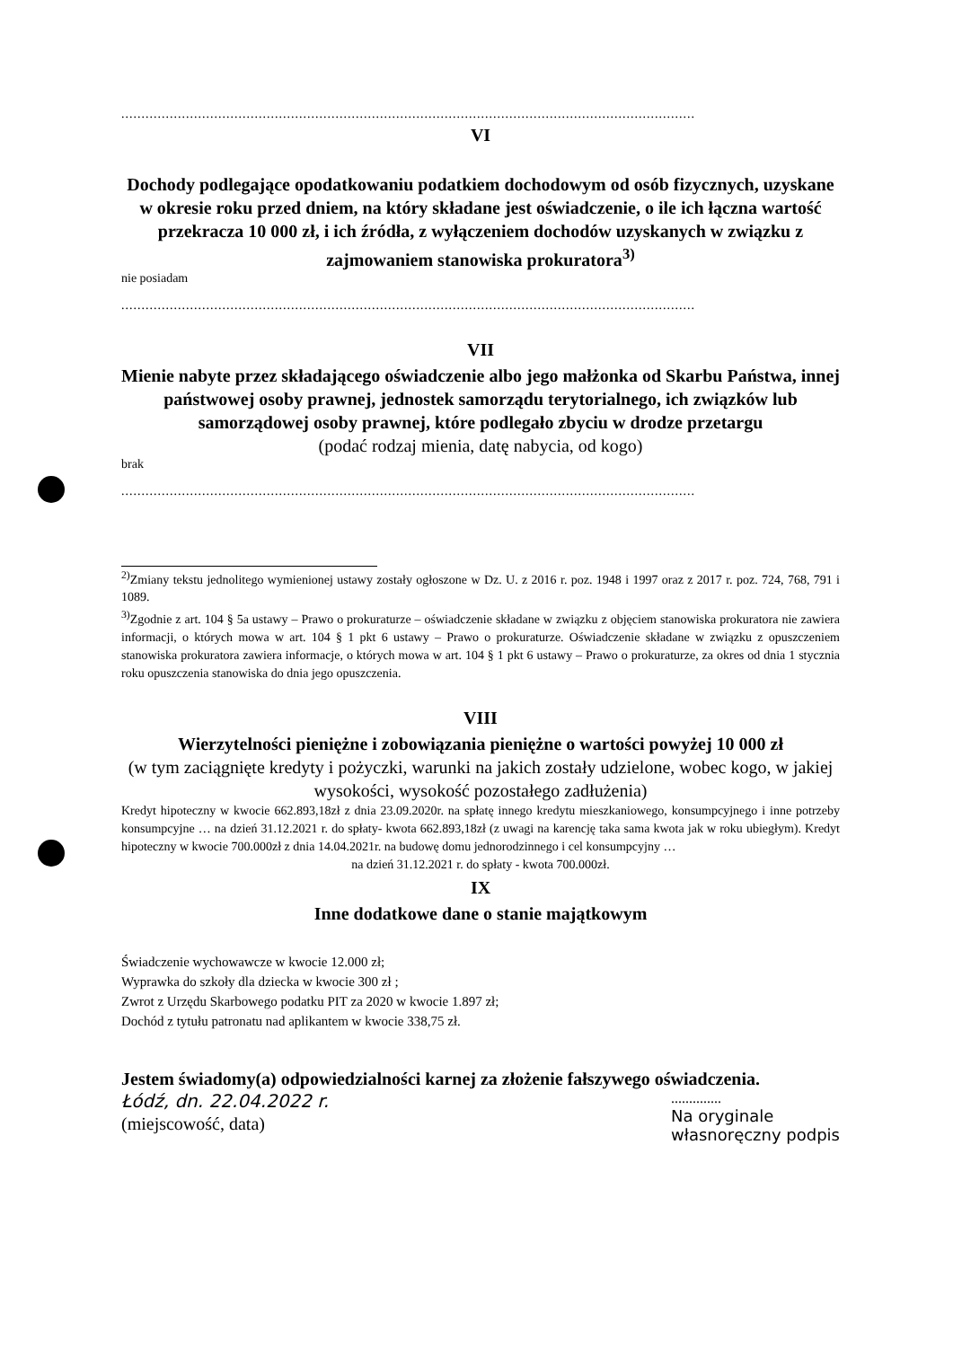..............................................................................................................................................
VI
Dochody podlegające opodatkowaniu podatkiem dochodowym od osób fizycznych, uzyskane w okresie roku przed dniem, na który składane jest oświadczenie, o ile ich łączna wartość przekracza 10 000 zł, i ich źródła, z wyłączeniem dochodów uzyskanych w związku z zajmowaniem stanowiska prokuratora<sup>3)</sup>
nie posiadam
..............................................................................................................................................
VII
Mienie nabyte przez składającego oświadczenie albo jego małżonka od Skarbu Państwa, innej państwowej osoby prawnej, jednostek samorządu terytorialnego, ich związków lub samorządowej osoby prawnej, które podlegało zbyciu w drodze przetargu
(podać rodzaj mienia, datę nabycia, od kogo)
brak
..............................................................................................................................................
<sup>2)</sup> Zmiany tekstu jednolitego wymienionej ustawy zostały ogłoszone w Dz. U. z 2016 r. poz. 1948 i 1997 oraz z 2017 r. poz. 724, 768, 791 i 1089.
<sup>3)</sup> Zgodnie z art. 104 § 5a ustawy – Prawo o prokuraturze – oświadczenie składane w związku z objęciem stanowiska prokuratora nie zawiera informacji, o których mowa w art. 104 § 1 pkt 6 ustawy – Prawo o prokuraturze. Oświadczenie składane w związku z opuszczeniem stanowiska prokuratora zawiera informacje, o których mowa w art. 104 § 1 pkt 6 ustawy – Prawo o prokuraturze, za okres od dnia 1 stycznia roku opuszczenia stanowiska do dnia jego opuszczenia.
VIII
Wierzytelności pieniężne i zobowiązania pieniężne o wartości powyżej 10 000 zł
(w tym zaciągnięte kredyty i pożyczki, warunki na jakich zostały udzielone, wobec kogo, w jakiej wysokości, wysokość pozostałego zadłużenia)
Kredyt hipoteczny w kwocie 662.893,18zł z dnia 23.09.2020r. na spłatę innego kredytu mieszkaniowego, konsumpcyjnego i inne potrzeby konsumpcyjne … na dzień 31.12.2021 r. do spłaty- kwota 662.893,18zł (z uwagi na karencję taka sama kwota jak w roku ubiegłym). Kredyt hipoteczny w kwocie 700.000zł z dnia 14.04.2021r. na budowę domu jednorodzinnego i cel konsumpcyjny …
na dzień 31.12.2021 r. do spłaty - kwota 700.000zł.
IX
Inne dodatkowe dane o stanie majątkowym
Świadczenie wychowawcze w kwocie 12.000 zł;
Wyprawka do szkoły dla dziecka w kwocie 300 zł ;
Zwrot z Urzędu Skarbowego podatku PIT za 2020 w kwocie 1.897 zł;
Dochód z tytułu patronatu nad aplikantem w kwocie 338,75 zł.
Jestem świadomy(a) odpowiedzialności karnej za złożenie fałszywego oświadczenia.
Łódź, dn. 22.04.2022 r.
(miejscowość, data)
..............
Na oryginale
własnoręczny podpis